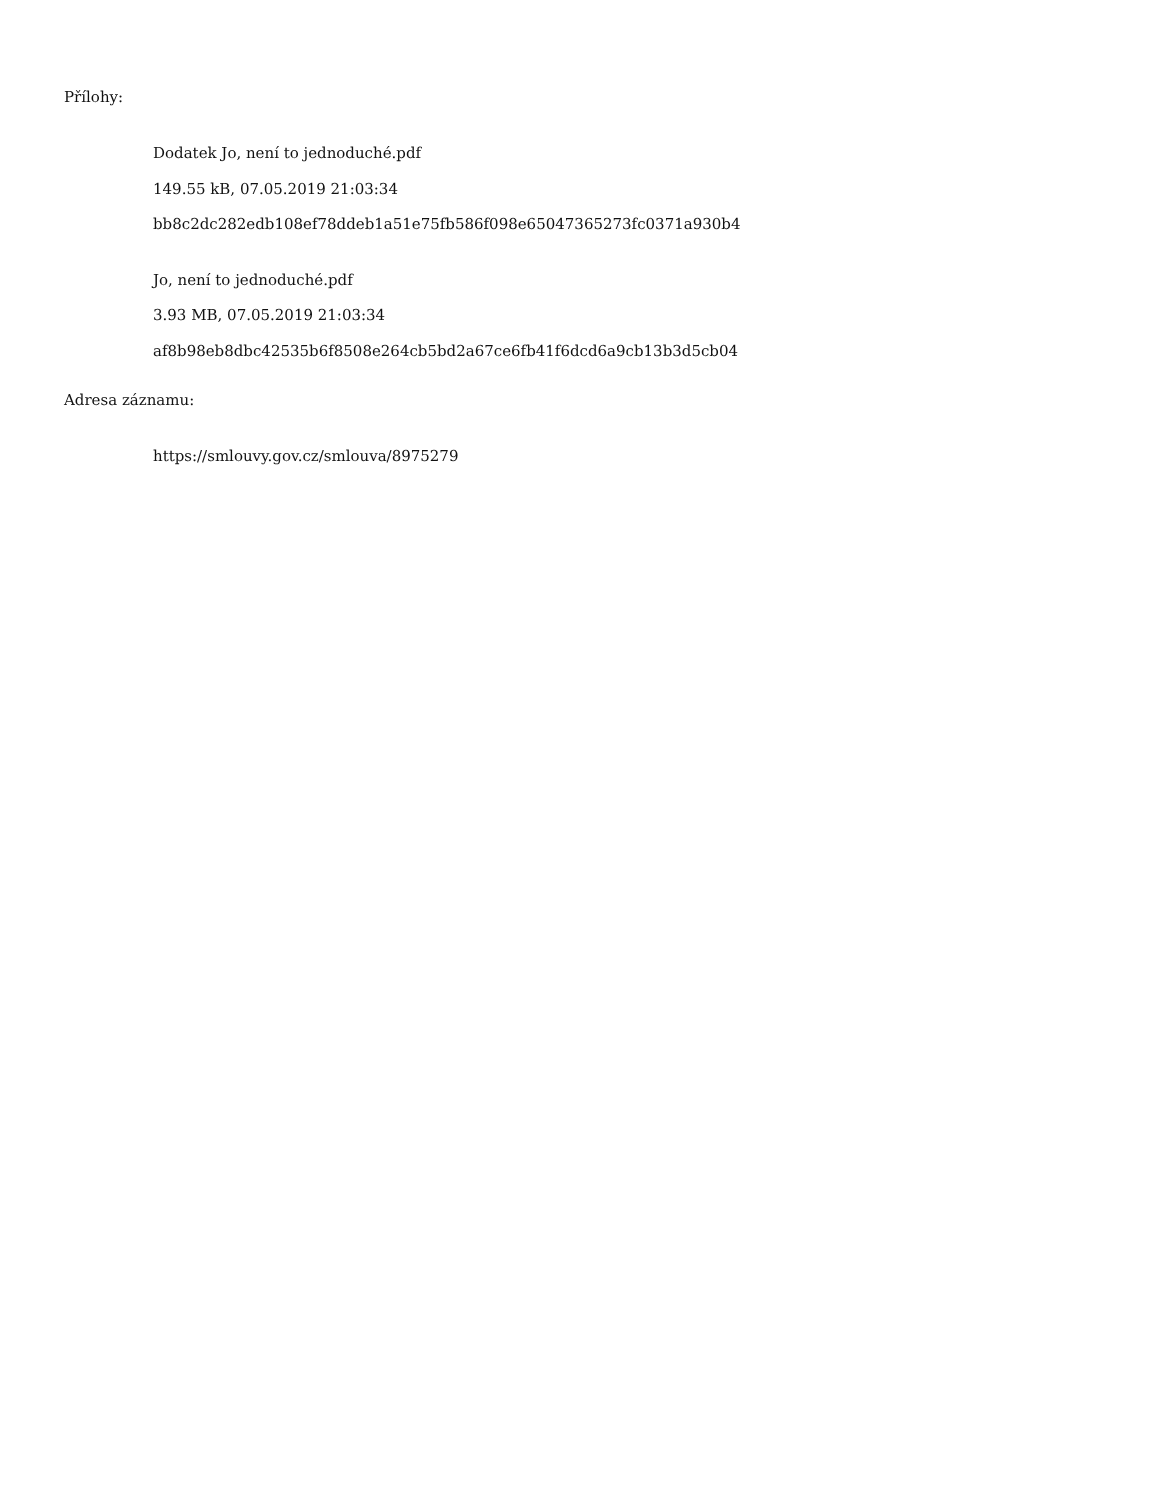Přílohy:
Dodatek Jo, není to jednoduché.pdf
149.55 kB, 07.05.2019 21:03:34
bb8c2dc282edb108ef78ddeb1a51e75fb586f098e65047365273fc0371a930b4
Jo, není to jednoduché.pdf
3.93 MB, 07.05.2019 21:03:34
af8b98eb8dbc42535b6f8508e264cb5bd2a67ce6fb41f6dcd6a9cb13b3d5cb04
Adresa záznamu:
https://smlouvy.gov.cz/smlouva/8975279